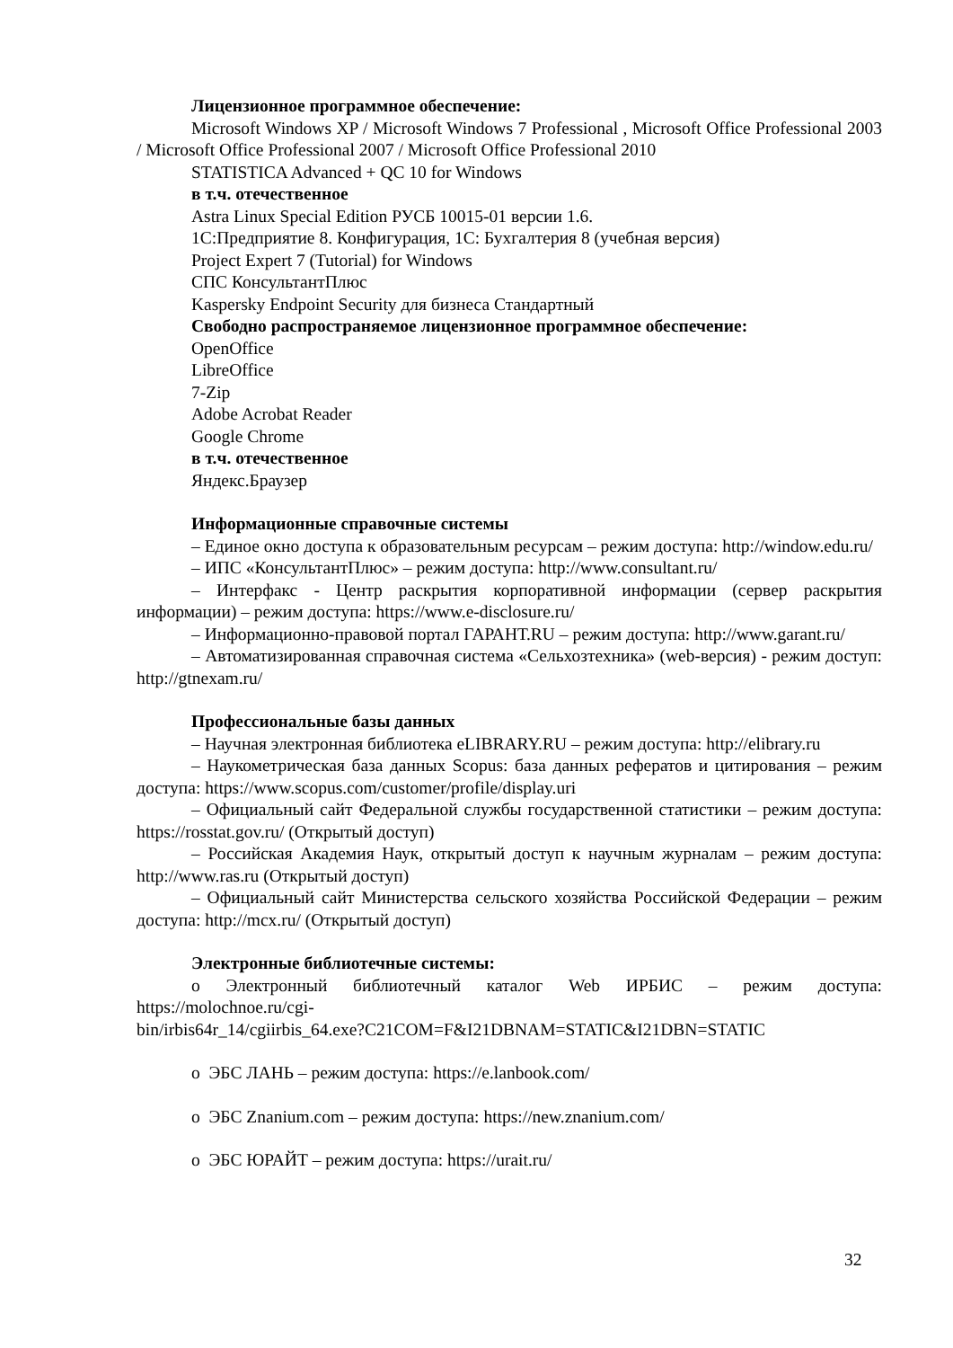Лицензионное программное обеспечение:
Microsoft Windows XP / Microsoft Windows 7 Professional , Microsoft Office Professional 2003 / Microsoft Office Professional 2007 / Microsoft Office Professional 2010
STATISTICA Advanced + QC 10 for Windows
в т.ч. отечественное
Astra Linux Special Edition РУСБ 10015-01 версии 1.6.
1С:Предприятие 8. Конфигурация, 1С: Бухгалтерия 8 (учебная версия)
Project Expert 7 (Tutorial) for Windows
СПС КонсультантПлюс
Kaspersky Endpoint Security для бизнеса Стандартный
Свободно распространяемое лицензионное программное обеспечение:
OpenOffice
LibreOffice
7-Zip
Adobe Acrobat Reader
Google Chrome
в т.ч. отечественное
Яндекс.Браузер
Информационные справочные системы
– Единое окно доступа к образовательным ресурсам – режим доступа: http://window.edu.ru/
– ИПС «КонсультантПлюс» – режим доступа: http://www.consultant.ru/
– Интерфакс - Центр раскрытия корпоративной информации (сервер раскрытия информации) – режим доступа: https://www.e-disclosure.ru/
– Информационно-правовой портал ГАРАНТ.RU – режим доступа: http://www.garant.ru/
– Автоматизированная справочная система «Сельхозтехника» (web-версия) - режим доступ: http://gtnexam.ru/
Профессиональные базы данных
– Научная электронная библиотека eLIBRARY.RU – режим доступа: http://elibrary.ru
– Наукометрическая база данных Scopus: база данных рефератов и цитирования – режим доступа: https://www.scopus.com/customer/profile/display.uri
– Официальный сайт Федеральной службы государственной статистики – режим доступа: https://rosstat.gov.ru/ (Открытый доступ)
– Российская Академия Наук, открытый доступ к научным журналам – режим доступа: http://www.ras.ru (Открытый доступ)
– Официальный сайт Министерства сельского хозяйства Российской Федерации – режим доступа: http://mcx.ru/ (Открытый доступ)
Электронные библиотечные системы:
o Электронный библиотечный каталог Web ИРБИС – режим доступа: https://molochnoe.ru/cgi-
bin/irbis64r_14/cgiirbis_64.exe?C21COM=F&I21DBNAM=STATIC&I21DBN=STATIC
o ЭБС ЛАНЬ – режим доступа: https://e.lanbook.com/
o ЭБС Znanium.com – режим доступа: https://new.znanium.com/
o ЭБС ЮРАЙТ – режим доступа: https://urait.ru/
32